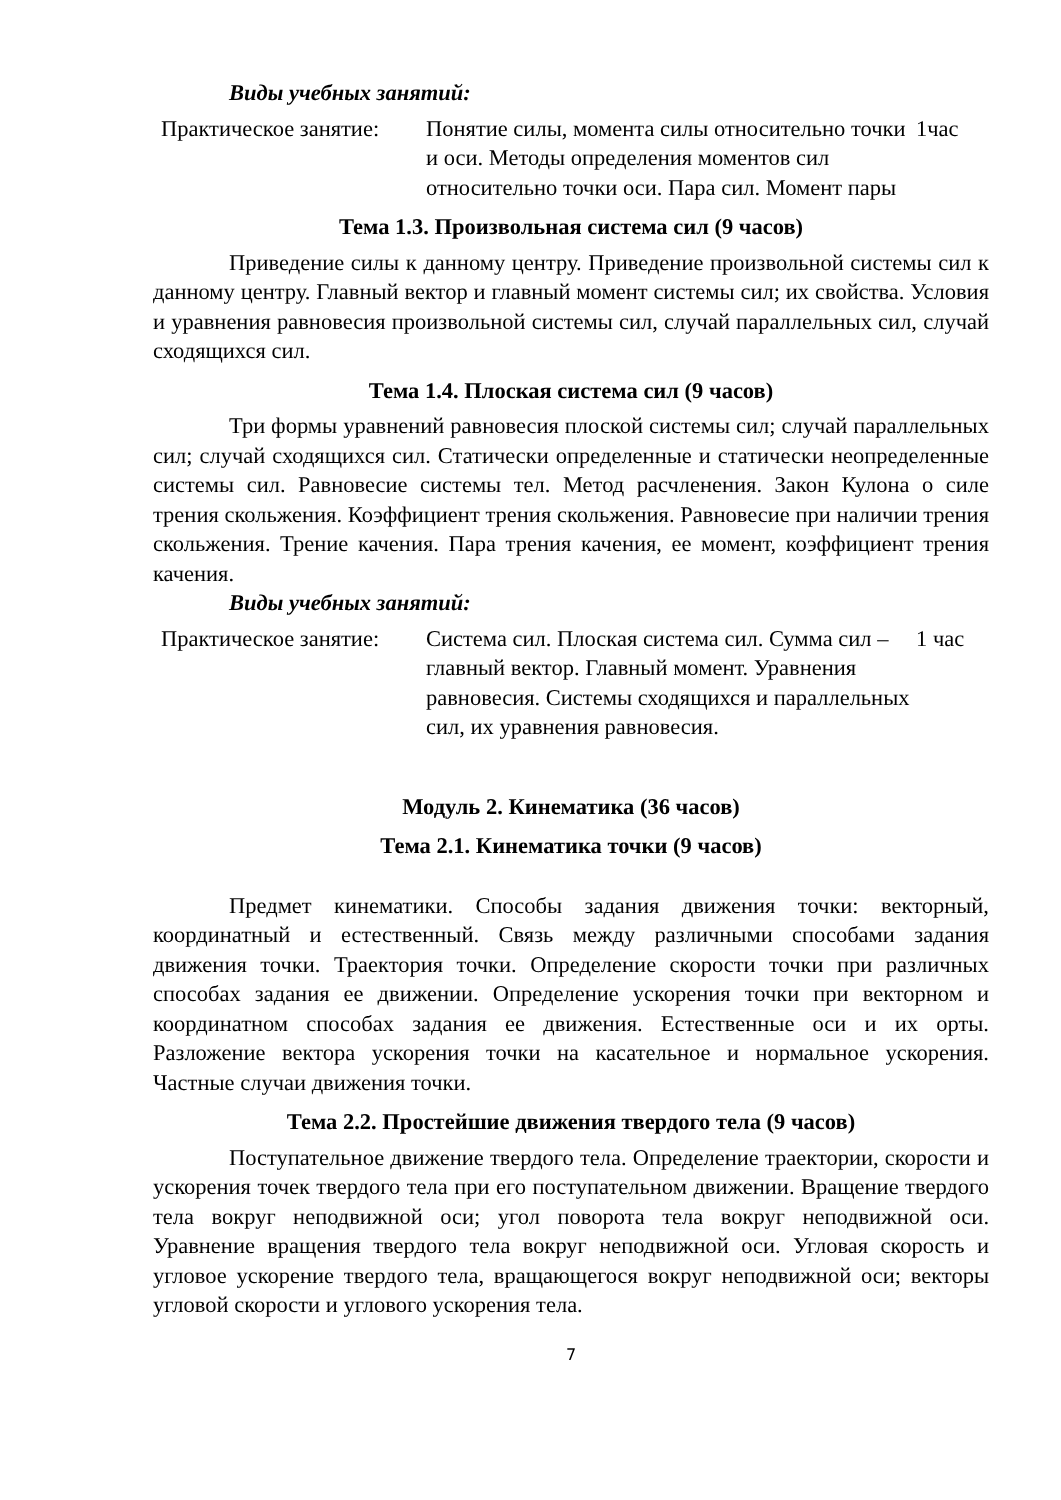Виды учебных занятий:
| Практическое занятие: | Понятие силы, момента силы относительно точки и оси. Методы определения моментов сил относительно точки оси. Пара сил. Момент пары | 1час |
Тема 1.3. Произвольная система сил (9 часов)
Приведение силы к данному центру. Приведение произвольной системы сил к данному центру. Главный вектор и главный момент системы сил; их свойства. Условия и уравнения равновесия произвольной системы сил, случай параллельных сил, случай сходящихся сил.
Тема 1.4. Плоская система сил (9 часов)
Три формы уравнений равновесия плоской системы сил; случай параллельных сил; случай сходящихся сил. Статически определенные и статически неопределенные системы сил. Равновесие системы тел. Метод расчленения. Закон Кулона о силе трения скольжения. Коэффициент трения скольжения. Равновесие при наличии трения скольжения. Трение качения. Пара трения качения, ее момент, коэффициент трения качения.
Виды учебных занятий:
| Практическое занятие: | Система сил. Плоская система сил. Сумма сил – главный вектор. Главный момент. Уравнения равновесия. Системы сходящихся и параллельных сил, их уравнения равновесия. | 1 час |
Модуль 2. Кинематика (36 часов)
Тема 2.1. Кинематика точки (9 часов)
Предмет кинематики. Способы задания движения точки: векторный, координатный и естественный. Связь между различными способами задания движения точки. Траектория точки. Определение скорости точки при различных способах задания ее движении. Определение ускорения точки при векторном и координатном способах задания ее движения. Естественные оси и их орты. Разложение вектора ускорения точки на касательное и нормальное ускорения. Частные случаи движения точки.
Тема 2.2. Простейшие движения твердого тела (9 часов)
Поступательное движение твердого тела. Определение траектории, скорости и ускорения точек твердого тела при его поступательном движении. Вращение твердого тела вокруг неподвижной оси; угол поворота тела вокруг неподвижной оси. Уравнение вращения твердого тела вокруг неподвижной оси. Угловая скорость и угловое ускорение твердого тела, вращающегося вокруг неподвижной оси; векторы угловой скорости и углового ускорения тела.
7